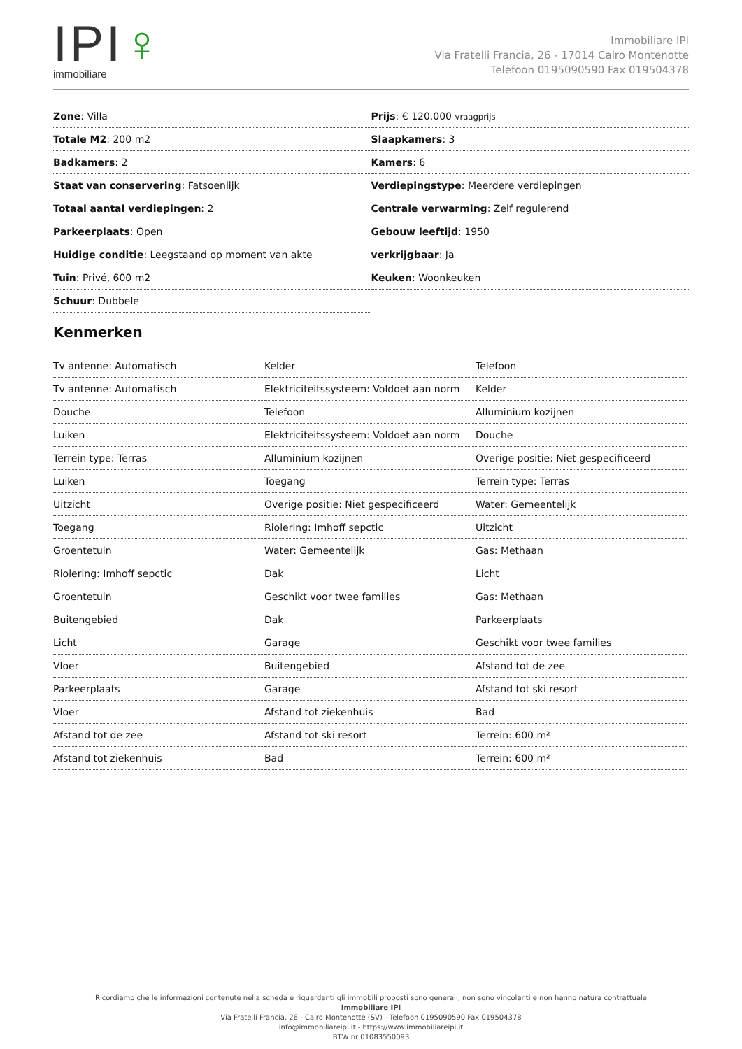IPI♀
immobiliare
Immobiliare IPI
Via Fratelli Francia, 26 - 17014 Cairo Montenotte
Telefoon 0195090590 Fax 019504378
| Zone : Villa | Prijs : € 120.000 vraagprijs |
| Totale M2 : 200 m2 | Slaapkamers : 3 |
| Badkamers : 2 | Kamers : 6 |
| Staat van conservering : Fatsoenlijk | Verdiepingstype : Meerdere verdiepingen |
| Totaal aantal verdiepingen : 2 | Centrale verwarming : Zelf regulerend |
| Parkeerplaats : Open | Gebouw leeftijd : 1950 |
| Huidige conditie : Leegstaand op moment van akte | verkrijgbaar : Ja |
| Tuin : Privé, 600 m2 | Keuken : Woonkeuken |
| Schuur : Dubbele | |
Kenmerken
| Tv antenne: Automatisch | Kelder | Telefoon |
| Tv antenne: Automatisch | Elektriciteitssysteem: Voldoet aan norm | Kelder |
| Douche | Telefoon | Alluminium kozijnen |
| Luiken | Elektriciteitssysteem: Voldoet aan norm | Douche |
| Terrein type: Terras | Alluminium kozijnen | Overige positie: Niet gespecificeerd |
| Luiken | Toegang | Terrein type: Terras |
| Uitzicht | Overige positie: Niet gespecificeerd | Water: Gemeentelijk |
| Toegang | Riolering: Imhoff sepctic | Uitzicht |
| Groentetuin | Water: Gemeentelijk | Gas: Methaan |
| Riolering: Imhoff sepctic | Dak | Licht |
| Groentetuin | Geschikt voor twee families | Gas: Methaan |
| Buitengebied | Dak | Parkeerplaats |
| Licht | Garage | Geschikt voor twee families |
| Vloer | Buitengebied | Afstand tot de zee |
| Parkeerplaats | Garage | Afstand tot ski resort |
| Vloer | Afstand tot ziekenhuis | Bad |
| Afstand tot de zee | Afstand tot ski resort | Terrein: 600 m² |
| Afstand tot ziekenhuis | Bad | Terrein: 600 m² |
Ricordiamo che le informazioni contenute nella scheda e riguardanti gli immobili proposti sono generali, non sono vincolanti e non hanno natura contrattuale
Immobiliare IPI
Via Fratelli Francia, 26 - Cairo Montenotte (SV) - Telefoon 0195090590 Fax 019504378
info@immobiliareipi.it - https://www.immobiliareipi.it
BTW nr 01083550093